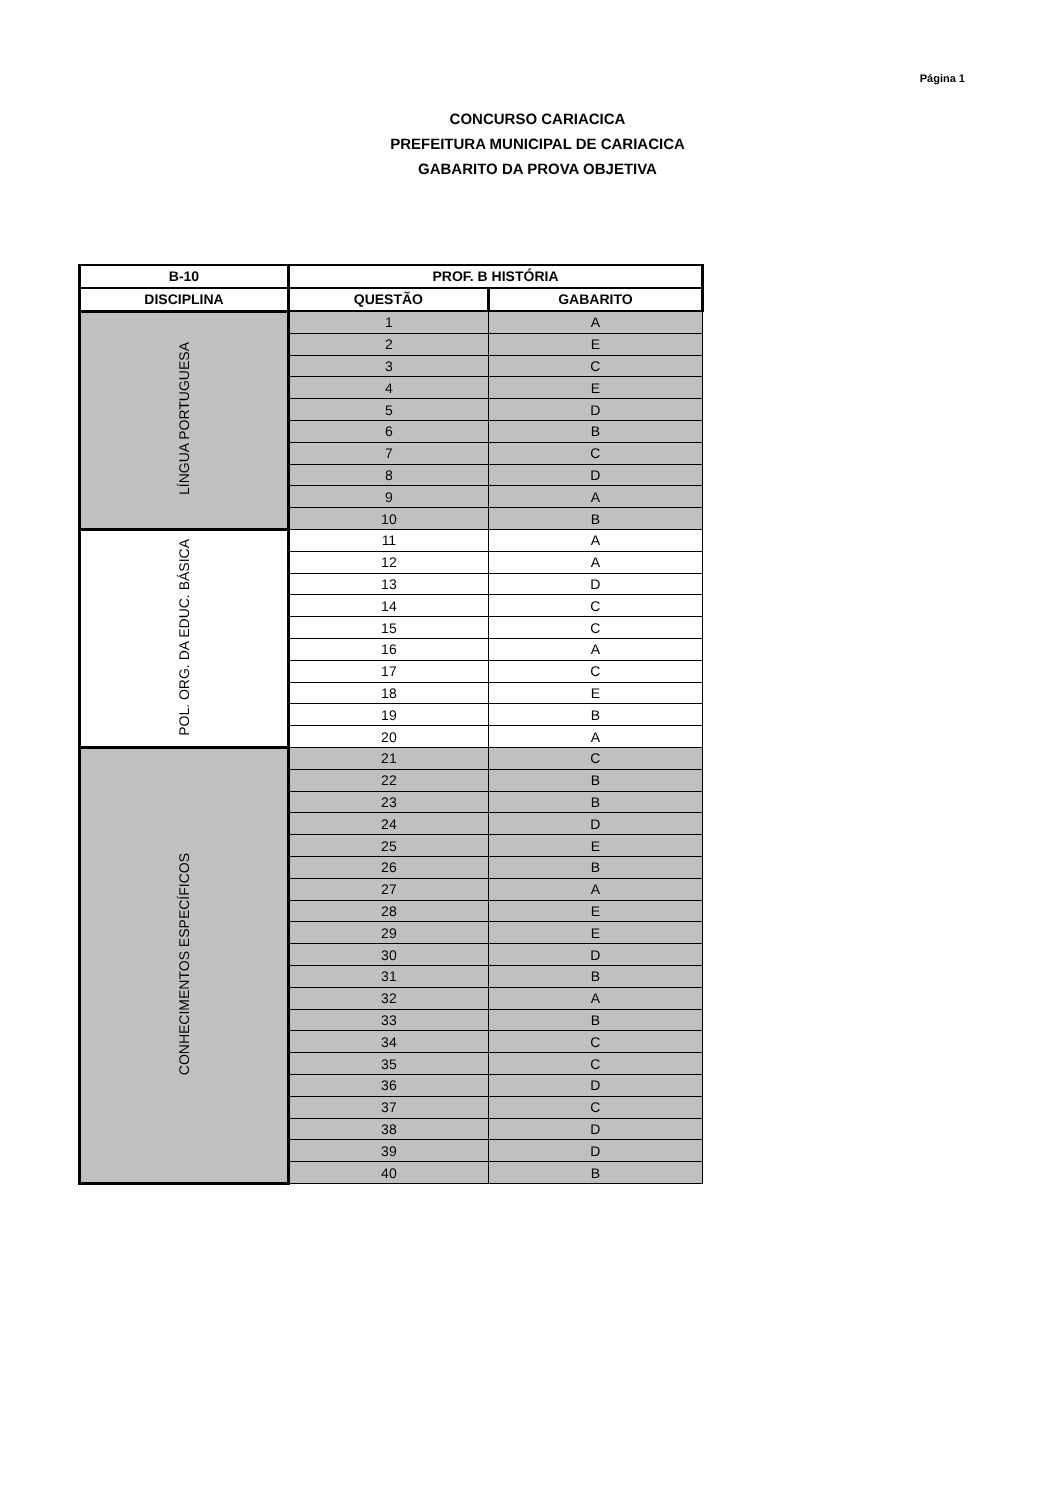Página 1
CONCURSO CARIACICA
PREFEITURA MUNICIPAL DE CARIACICA
GABARITO DA PROVA OBJETIVA
| B-10 | PROF. B HISTÓRIA | |
| --- | --- | --- |
| DISCIPLINA | QUESTÃO | GABARITO |
| LÍNGUA PORTUGUESA | 1 | A |
| | 2 | E |
| | 3 | C |
| | 4 | E |
| | 5 | D |
| | 6 | B |
| | 7 | C |
| | 8 | D |
| | 9 | A |
| | 10 | B |
| POL. ORG. DA EDUC. BÁSICA | 11 | A |
| | 12 | A |
| | 13 | D |
| | 14 | C |
| | 15 | C |
| | 16 | A |
| | 17 | C |
| | 18 | E |
| | 19 | B |
| | 20 | A |
| CONHECIMENTOS ESPECÍFICOS | 21 | C |
| | 22 | B |
| | 23 | B |
| | 24 | D |
| | 25 | E |
| | 26 | B |
| | 27 | A |
| | 28 | E |
| | 29 | E |
| | 30 | D |
| | 31 | B |
| | 32 | A |
| | 33 | B |
| | 34 | C |
| | 35 | C |
| | 36 | D |
| | 37 | C |
| | 38 | D |
| | 39 | D |
| | 40 | B |